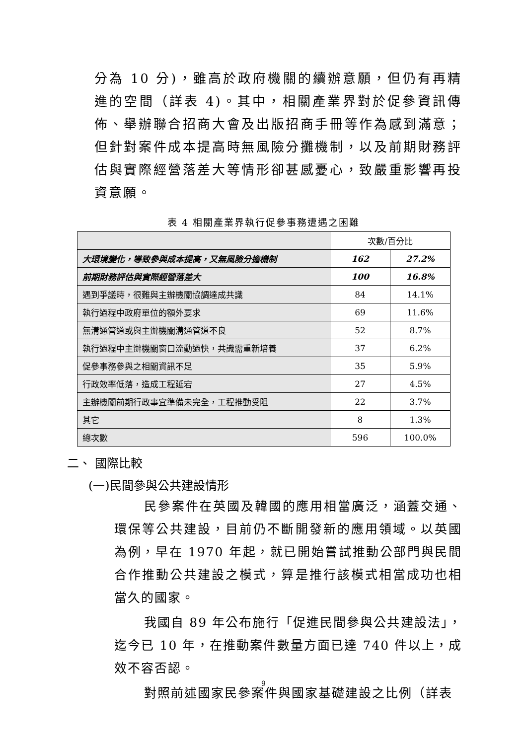分為 10 分)，雖高於政府機關的續辦意願，但仍有再精進的空間（詳表 4)。其中，相關產業界對於促參資訊傳佈、舉辦聯合招商大會及出版招商手冊等作為感到滿意；但針對案件成本提高時無風險分攤機制，以及前期財務評估與實際經營落差大等情形卻甚感憂心，致嚴重影響再投資意願。
表 4 相關產業界執行促參事務遭遇之困難
| | 次數/百分比 | |
| 大環境變化，導致參與成本提高，又無風險分擔機制 | 162 | 27.2% |
| 前期財務評估與實際經營落差大 | 100 | 16.8% |
| 遇到爭議時，很難與主辦機關協調達成共識 | 84 | 14.1% |
| 執行過程中政府單位的額外要求 | 69 | 11.6% |
| 無溝通管道或與主辦機關溝通管道不良 | 52 | 8.7% |
| 執行過程中主辦機關窗口流動過快，共識需重新培養 | 37 | 6.2% |
| 促參事務參與之相關資訊不足 | 35 | 5.9% |
| 行政效率低落，造成工程延宕 | 27 | 4.5% |
| 主辦機關前期行政事宜準備未完全，工程推動受阻 | 22 | 3.7% |
| 其它 | 8 | 1.3% |
| 總次數 | 596 | 100.0% |
二、 國際比較
(一)民間參與公共建設情形
民參案件在英國及韓國的應用相當廣泛，涵蓋交通、環保等公共建設，目前仍不斷開發新的應用領域。以英國為例，早在 1970 年起，就已開始嘗試推動公部門與民間合作推動公共建設之模式，算是推行該模式相當成功也相當久的國家。
我國自 89 年公布施行「促進民間參與公共建設法」，迄今已 10 年，在推動案件數量方面已達 740 件以上，成效不容否認。
對照前述國家民參案件與國家基礎建設之比例（詳表
9